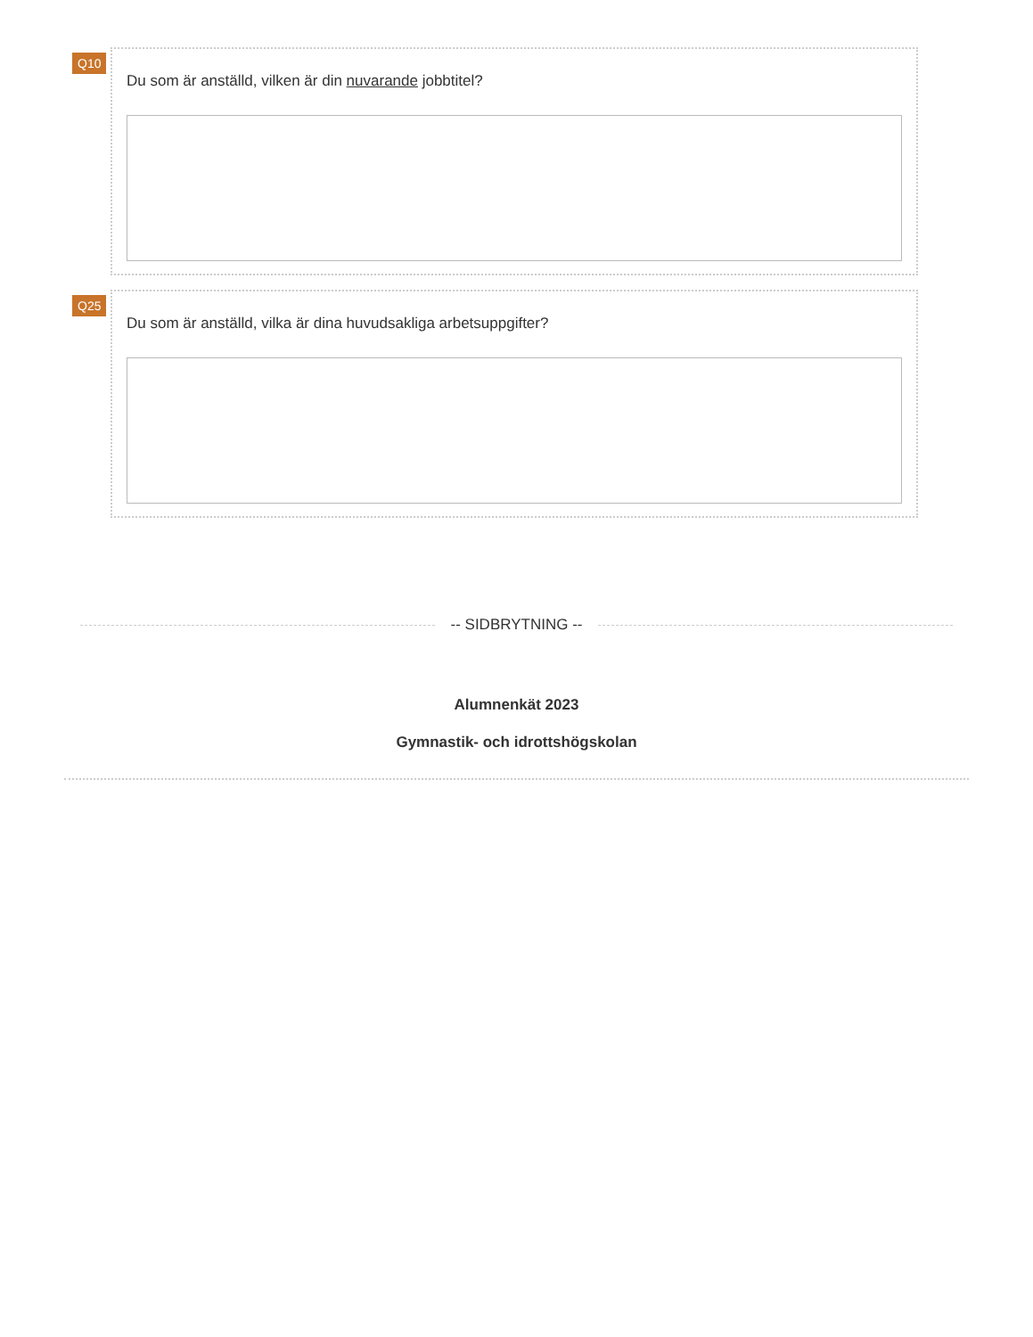Q10
Du som är anställd, vilken är din nuvarande jobbtitel?
Q25
Du som är anställd, vilka är dina huvudsakliga arbetsuppgifter?
-- SIDBRYTNING --
Alumnenkät 2023
Gymnastik- och idrottshögskolan